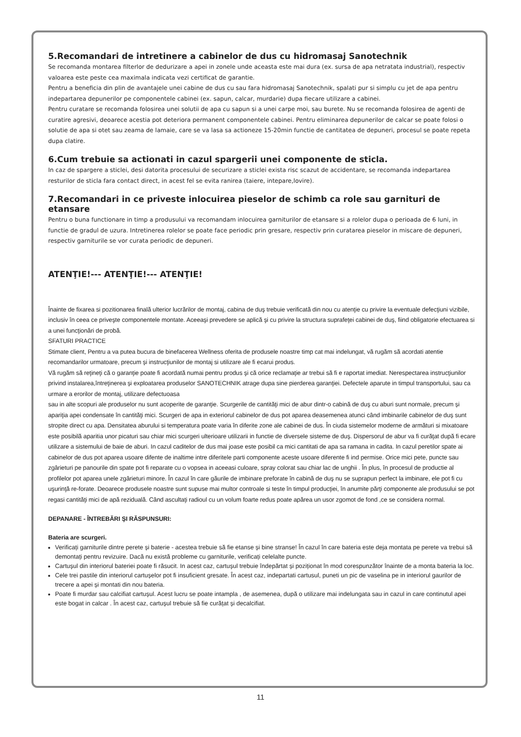5.Recomandari de intretinere a cabinelor de dus cu hidromasaj Sanotechnik
Se recomanda montarea filterlor de dedurizare a apei in zonele unde aceasta este mai dura (ex. sursa de apa netratata industrial), respectiv valoarea este peste cea maximala indicata vezi certificat de garantie.
Pentru a beneficia din plin de avantajele unei cabine de dus cu sau fara hidromasaj Sanotechnik, spalati pur si simplu cu jet de apa pentru indepartarea depunerilor pe componentele cabinei (ex. sapun, calcar, murdarie) dupa fiecare utilizare a cabinei.
Pentru curatare se recomanda folosirea unei solutii de apa cu sapun si a unei carpe moi, sau burete. Nu se recomanda folosirea de agenti de curatire agresivi, deoarece acestia pot deteriora permanent componentele cabinei. Pentru eliminarea depunerilor de calcar se poate folosi o solutie de apa si otet sau zeama de lamaie, care se va lasa sa actioneze 15-20min functie de cantitatea de depuneri, procesul se poate repeta dupa clatire.
6.Cum trebuie sa actionati in cazul spargerii unei componente de sticla.
In caz de spargere a sticlei, desi datorita procesului de securizare a sticlei exista risc scazut de accidentare, se recomanda indepartarea resturilor de sticla fara contact direct, in acest fel se evita ranirea (taiere, intepare,lovire).
7.Recomandari in ce priveste inlocuirea pieselor de schimb ca role sau garnituri de etansare
Pentru o buna functionare in timp a produsului va recomandam inlocuirea garniturilor de etansare si a rolelor dupa o perioada de 6 luni, in functie de gradul de uzura. Intretinerea rolelor se poate face periodic prin gresare, respectiv prin curatarea pieselor in miscare de depuneri, respectiv garniturile se vor curata periodic de depuneri.
ATENŢIE!--- ATENŢIE!--- ATENŢIE!
Înainte de fixarea si pozitionarea finală ulterior lucrărilor de montaj, cabina de duş trebuie verificată din nou cu atenţie cu privire la eventuale defecţiuni vizibile, inclusiv în ceea ce priveşte componentele montate. Aceeaşi prevedere se aplică şi cu privire la structura suprafeţei cabinei de duş, fiind obligatorie efectuarea si a unei funcţionări de probă.
SFATURI PRACTICE
Stimate client, Pentru a va putea bucura de binefacerea Wellness oferita de produsele noastre timp cat mai indelungat, vă rugăm să acordati atentie recomandarilor urmatoare, precum și instrucţiunilor de montaj si utilizare ale fi ecarui produs.
Vă rugăm să reţineţi că o garanţie poate fi acordată numai pentru produs şi că orice reclamaţie ar trebui să fi e raportat imediat. Nerespectarea instrucţiunilor privind instalarea,întreţinerea și exploatarea produselor SANOTECHNIK atrage dupa sine pierderea garanţiei. Defectele aparute in timpul transportului, sau ca urmare a erorilor de montaj, utilizare defectuoasa
sau in alte scopuri ale produselor nu sunt acoperite de garanţie. Scurgerile de cantităţi mici de abur dintr-o cabină de duş cu aburi sunt normale, precum și apariţia apei condensate în cantităţi mici. Scurgeri de apa in exteriorul cabinelor de dus pot aparea deasemenea atunci când imbinarile cabinelor de duș sunt stropite direct cu apa. Densitatea aburului si temperatura poate varia în diferite zone ale cabinei de dus. În ciuda sistemelor moderne de armături si mixatoare este posibilă aparitia unor picaturi sau chiar mici scurgeri ulterioare utilizarii in functie de diversele sisteme de duş. Dispersorul de abur va fi curăţat după fi ecare utilizare a sistemului de baie de aburi. In cazul caditelor de dus mai joase este posibil ca mici cantitati de apa sa ramana in cadita. In cazul peretilor spate ai cabinelor de dus pot aparea usoare difente de inaltime intre diferitele parti componente aceste usoare diferente fi ind permise. Orice mici pete, puncte sau zgârieturi pe panourile din spate pot fi reparate cu o vopsea in aceeasi culoare, spray colorat sau chiar lac de unghii . În plus, în procesul de productie al profilelor pot aparea unele zgârieturi minore. În cazul în care găurile de imbinare preforate în cabină de duş nu se suprapun perfect la imbinare, ele pot fi cu uşurinţă re-forate. Deoarece produsele noastre sunt supuse mai multor controale si teste în timpul producţiei, în anumite părţi componente ale produsului se pot regasi cantităţi mici de apă reziduală. Când ascultaţi radioul cu un volum foarte redus poate apărea un usor zgomot de fond ,ce se considera normal.
DEPANARE - ÎNTREBĂRI ŞI RĂSPUNSURI:
Bateria are scurgeri.
Verificați garniturile dintre perete și baterie - acestea trebuie să fie etanse și bine stranse! În cazul în care bateria este deja montata pe perete va trebui să demontați pentru revizuire. Dacă nu există probleme cu garniturile, verificați celelalte puncte.
Cartușul din interiorul bateriei poate fi răsucit. In acest caz, cartușul trebuie îndepărtat și poziționat în mod corespunzător înainte de a monta bateria la loc.
Cele trei pastile din interiorul cartușelor pot fi insuficient gresate. În acest caz, indepartati cartusul, puneti un pic de vaselina pe in interiorul gaurilor de trecere a apei și montati din nou bateria.
Poate fi murdar sau calcifiat cartușul. Acest lucru se poate intampla , de asemenea, după o utilizare mai indelungata sau in cazul in care continutul apei este bogat in calcar . În acest caz, cartușul trebuie să fie curățat și decalcifiat.
11